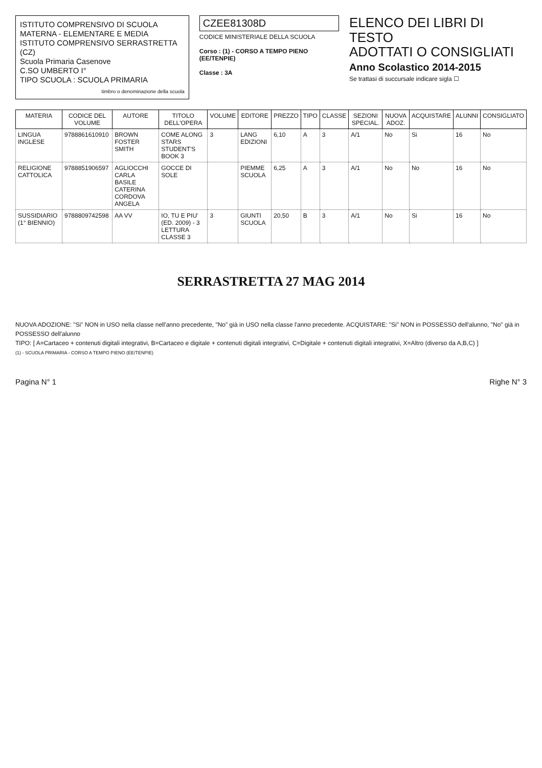ISTITUTO COMPRENSIVO DI SCUOLA MATERNA - ELEMENTARE E MEDIA
ISTITUTO COMPRENSIVO SERRASTRETTA (CZ)
Scuola Primaria Casenove
C.SO UMBERTO I°
TIPO SCUOLA : SCUOLA PRIMARIA
timbro o denominazione della scuola
CZEE81308D
CODICE MINISTERIALE DELLA SCUOLA
Corso : (1) - CORSO A TEMPO PIENO (EE/TENPIE)
Classe : 3A
ELENCO DEI LIBRI DI TESTO
ADOTTATI O CONSIGLIATI
Anno Scolastico 2014-2015
Se trattasi di succursale indicare sigla ☐
| MATERIA | CODICE DEL VOLUME | AUTORE | TITOLO DELL'OPERA | VOLUME | EDITORE | PREZZO | TIPO | CLASSE | SEZIONI SPECIAL. | NUOVA ADOZ. | ACQUISTARE | ALUNNI | CONSIGLIATO |
| --- | --- | --- | --- | --- | --- | --- | --- | --- | --- | --- | --- | --- | --- |
| LINGUA INGLESE | 9788861610910 | BROWN FOSTER SMITH | COME ALONG STARS STUDENT'S BOOK 3 | 3 | LANG EDIZIONI | 6,10 | A | 3 | A/1 | No | Si | 16 | No |
| RELIGIONE CATTOLICA | 9788851906597 | AGLIOCCHI CARLA BASILE CATERINA CORDOVA ANGELA | GOCCE DI SOLE | | PIEMME SCUOLA | 6,25 | A | 3 | A/1 | No | No | 16 | No |
| SUSSIDIARIO (1° BIENNIO) | 9788809742598 | AA VV | IO, TU E PIU' (ED. 2009) - 3 LETTURA CLASSE 3 | 3 | GIUNTI SCUOLA | 20,50 | B | 3 | A/1 | No | Si | 16 | No |
SERRASTRETTA 27 MAG 2014
NUOVA ADOZIONE: "Si" NON in USO nella classe nell'anno precedente, "No" già in USO nella classe l'anno precedente. ACQUISTARE: "Si" NON in POSSESSO dell'alunno, "No" già in POSSESSO dell'alunno
TIPO: [ A=Cartaceo + contenuti digitali integrativi, B=Cartaceo e digitale + contenuti digitali integrativi, C=Digitale + contenuti digitali integrativi, X=Altro (diverso da A,B,C) ]
(1) - SCUOLA PRIMARIA - CORSO A TEMPO PIENO (EE/TENPIE)
Pagina N° 1 Righe N° 3